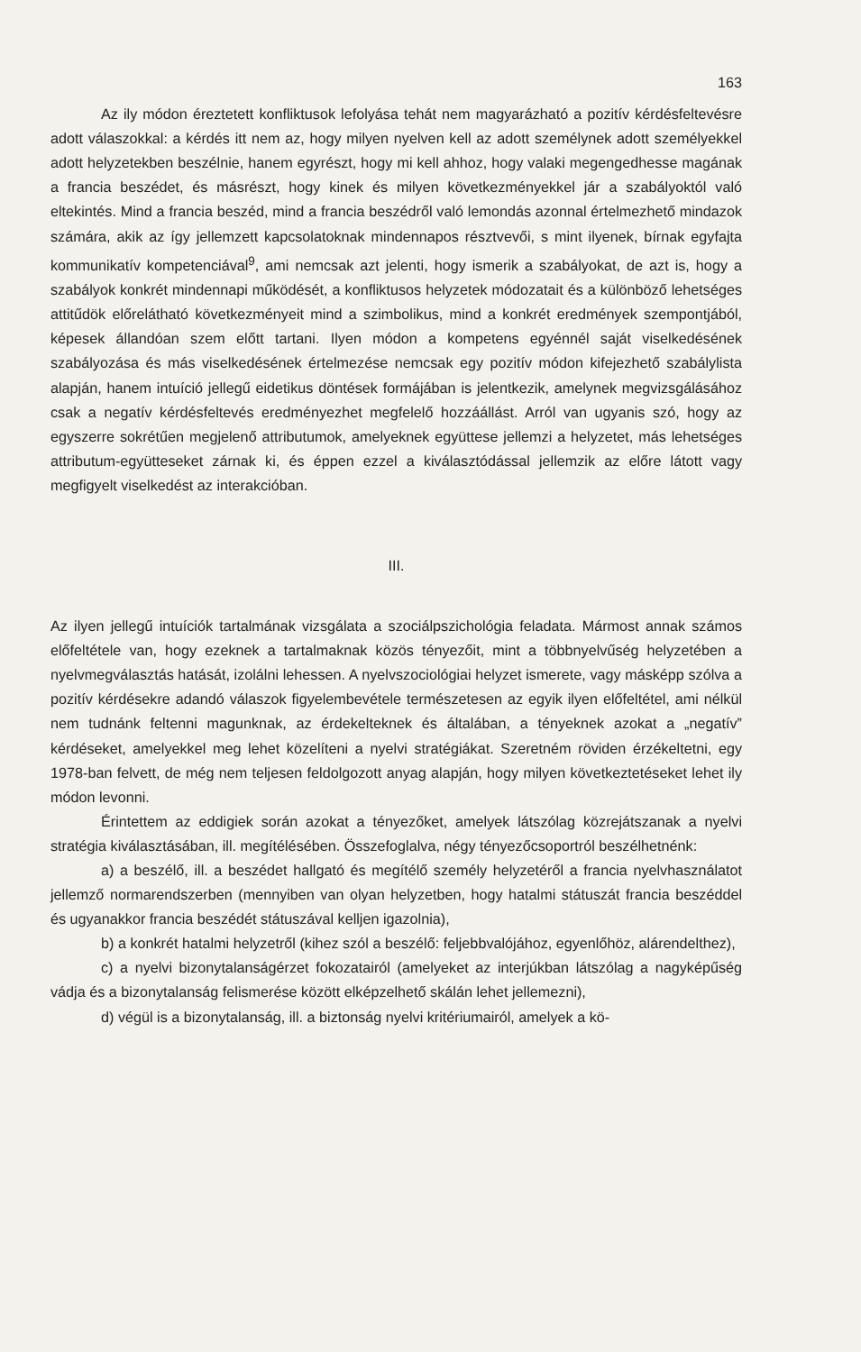163
Az ily módon éreztetett konfliktusok lefolyása tehát nem magyarázható a pozitív kérdésfeltevésre adott válaszokkal: a kérdés itt nem az, hogy milyen nyelven kell az adott személynek adott személyekkel adott helyzetekben beszélnie, hanem egyrészt, hogy mi kell ahhoz, hogy valaki megengedhesse magának a francia beszédet, és másrészt, hogy kinek és milyen következményekkel jár a szabályoktól való eltekintés. Mind a francia beszéd, mind a francia beszédről való lemondás azonnal értelmezhető mindazok számára, akik az így jellemzett kapcsolatoknak mindennapos résztvevői, s mint ilyenek, bírnak egyfajta kommunikatív kompetenciával<sup>9</sup>, ami nemcsak azt jelenti, hogy ismerik a szabályokat, de azt is, hogy a szabályok konkrét mindennapi működését, a konfliktusos helyzetek módozatait és a különböző lehetséges attitűdök előrelátható következményeit mind a szimbolikus, mind a konkrét eredmények szempontjából, képesek állandóan szem előtt tartani. Ilyen módon a kompetens egyénnél saját viselkedésének szabályozása és más viselkedésének értelmezése nemcsak egy pozitív módon kifejezhető szabálylista alapján, hanem intuíció jellegű eidetikus döntések formájában is jelentkezik, amelynek megvizsgálásához csak a negatív kérdésfeltevés eredményezhet megfelelő hozzáállást. Arról van ugyanis szó, hogy az egyszerre sokrétűen megjelenő attributumok, amelyeknek együttese jellemzi a helyzetet, más lehetséges attributum-együtteseket zárnak ki, és éppen ezzel a kiválasztódással jellemzik az előre látott vagy megfigyelt viselkedést az interakcióban.
III.
Az ilyen jellegű intuíciók tartalmának vizsgálata a szociálpszichológia feladata. Mármost annak számos előfeltétele van, hogy ezeknek a tartalmaknak közös tényezőit, mint a többnyelvűség helyzetében a nyelvmegválasztás hatását, izolálni lehessen. A nyelvszociológiai helyzet ismerete, vagy másképp szólva a pozitív kérdésekre adandó válaszok figyelembevétele természetesen az egyik ilyen előfeltétel, ami nélkül nem tudnánk feltenni magunknak, az érdekelteknek és általában, a tényeknek azokat a „negatív” kérdéseket, amelyekkel meg lehet közelíteni a nyelvi stratégiákat. Szeretném röviden érzékeltetni, egy 1978-ban felvett, de még nem teljesen feldolgozott anyag alapján, hogy milyen következtetéseket lehet ily módon levonni.
Érintettem az eddigiek során azokat a tényezőket, amelyek látszólag közrejátszanak a nyelvi stratégia kiválasztásában, ill. megítélésében. Összefoglalva, négy tényezőcsoportról beszélhetnénk:
a) a beszélő, ill. a beszédet hallgató és megítélő személy helyzetéről a francia nyelvhasználatot jellemző normarendszerben (mennyiben van olyan helyzetben, hogy hatalmi státuszát francia beszéddel és ugyanakkor francia beszédét státuszával kelljen igazolnia),
b) a konkrét hatalmi helyzetről (kihez szól a beszélő: feljebbvalójához, egyenlőhöz, alárendelthez),
c) a nyelvi bizonytalanságérzet fokozatairól (amelyeket az interjúkban látszólag a nagyképűség vádja és a bizonytalanság felismerése között elképzelhető skálán lehet jellemezni),
d) végül is a bizonytalanság, ill. a biztonság nyelvi kritériumairól, amelyek a kö-